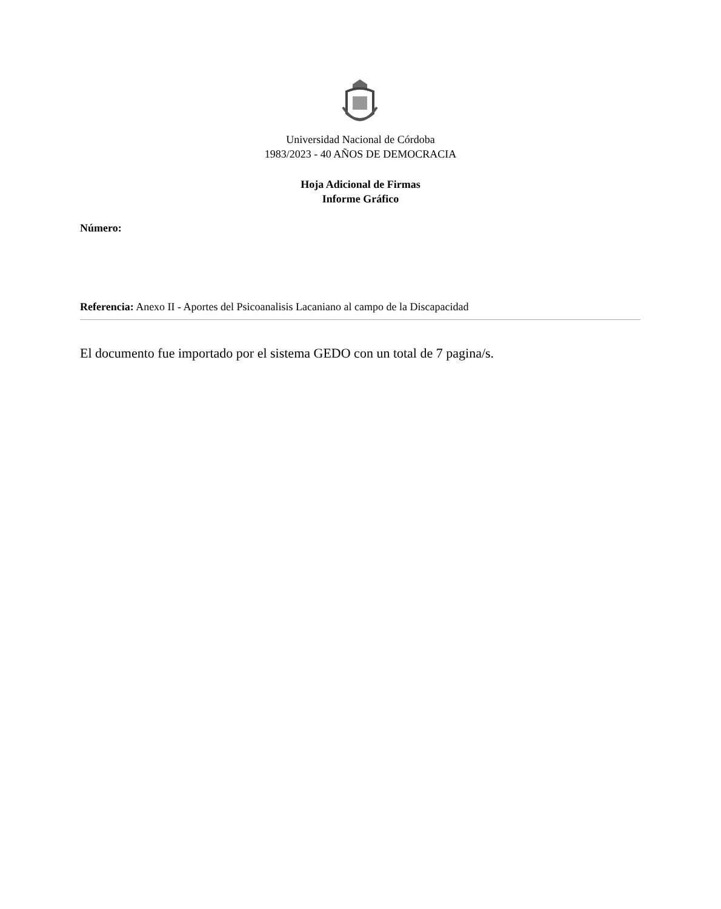Universidad Nacional de Córdoba
1983/2023 - 40 AÑOS DE DEMOCRACIA
Hoja Adicional de Firmas
Informe Gráfico
Número:
Referencia: Anexo II - Aportes del Psicoanalisis Lacaniano al campo de la Discapacidad
El documento fue importado por el sistema GEDO con un total de 7 pagina/s.